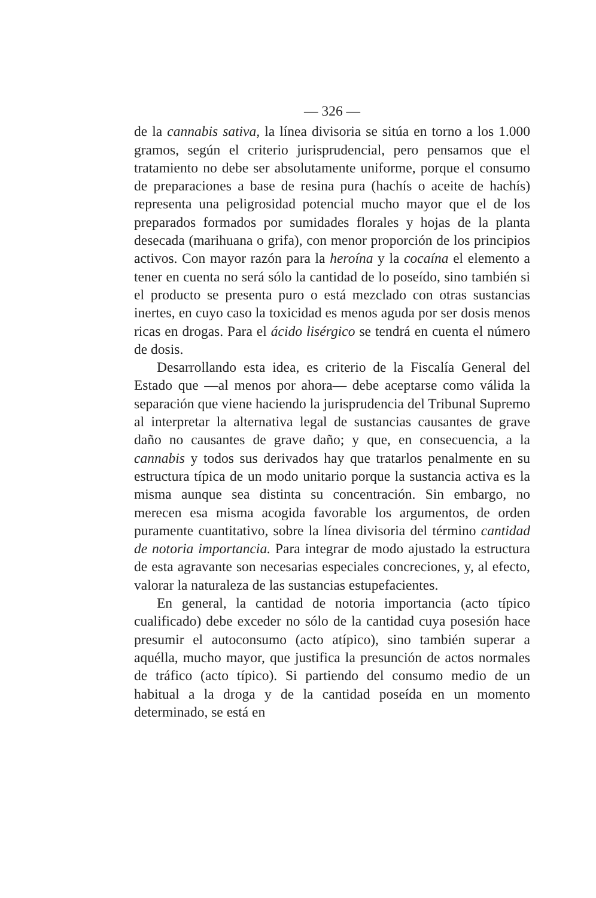— 326 —
de la cannabis sativa, la línea divisoria se sitúa en torno a los 1.000 gramos, según el criterio jurisprudencial, pero pensamos que el tratamiento no debe ser absolutamente uniforme, porque el consumo de preparaciones a base de resina pura (hachís o aceite de hachís) representa una peligrosidad potencial mucho mayor que el de los preparados formados por sumidades florales y hojas de la planta desecada (marihuana o grifa), con menor proporción de los principios activos. Con mayor razón para la heroína y la cocaína el elemento a tener en cuenta no será sólo la cantidad de lo poseído, sino también si el producto se presenta puro o está mezclado con otras sustancias inertes, en cuyo caso la toxicidad es menos aguda por ser dosis menos ricas en drogas. Para el ácido lisérgico se tendrá en cuenta el número de dosis.
Desarrollando esta idea, es criterio de la Fiscalía General del Estado que —al menos por ahora— debe aceptarse como válida la separación que viene haciendo la jurisprudencia del Tribunal Supremo al interpretar la alternativa legal de sustancias causantes de grave daño no causantes de grave daño; y que, en consecuencia, a la cannabis y todos sus derivados hay que tratarlos penalmente en su estructura típica de un modo unitario porque la sustancia activa es la misma aunque sea distinta su concentración. Sin embargo, no merecen esa misma acogida favorable los argumentos, de orden puramente cuantitativo, sobre la línea divisoria del término cantidad de notoria importancia. Para integrar de modo ajustado la estructura de esta agravante son necesarias especiales concreciones, y, al efecto, valorar la naturaleza de las sustancias estupefacientes.
En general, la cantidad de notoria importancia (acto típico cualificado) debe exceder no sólo de la cantidad cuya posesión hace presumir el autoconsumo (acto atípico), sino también superar a aquélla, mucho mayor, que justifica la presunción de actos normales de tráfico (acto típico). Si partiendo del consumo medio de un habitual a la droga y de la cantidad poseída en un momento determinado, se está en